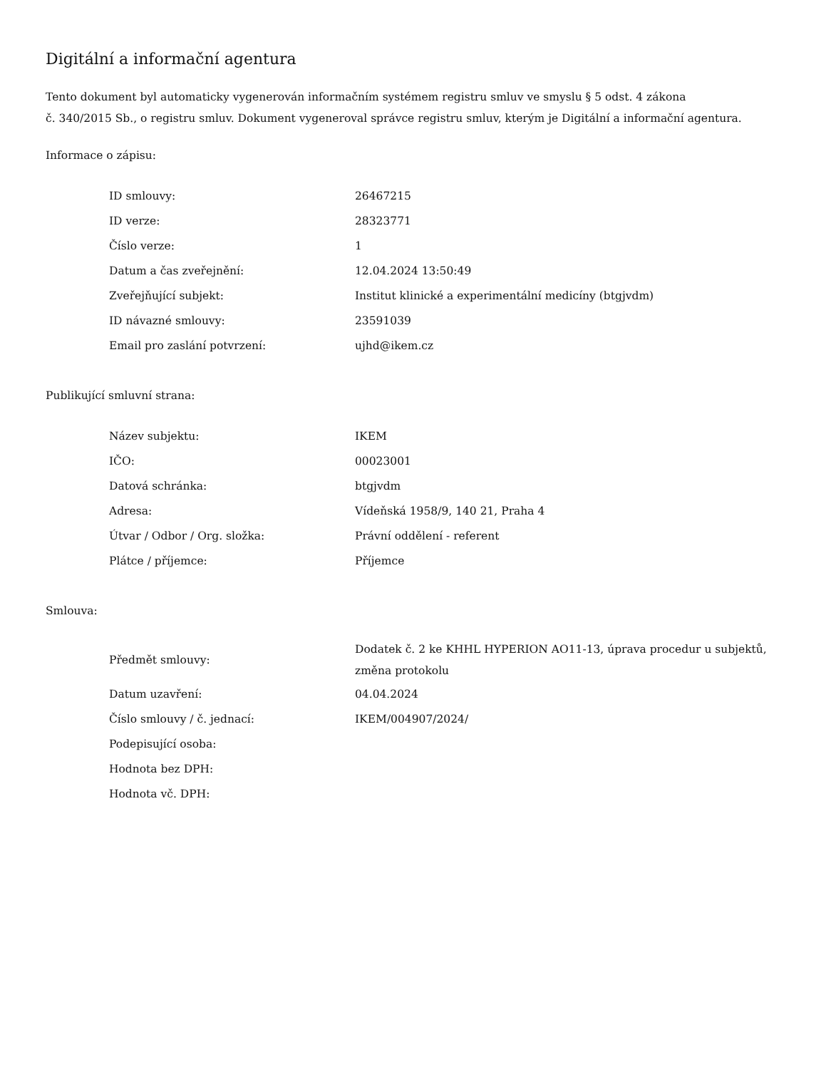Digitální a informační agentura
Tento dokument byl automaticky vygenerován informačním systémem registru smluv ve smyslu § 5 odst. 4 zákona
č. 340/2015 Sb., o registru smluv. Dokument vygeneroval správce registru smluv, kterým je Digitální a informační agentura.
Informace o zápisu:
| ID smlouvy: | 26467215 |
| ID verze: | 28323771 |
| Číslo verze: | 1 |
| Datum a čas zveřejnění: | 12.04.2024 13:50:49 |
| Zveřejňující subjekt: | Institut klinické a experimentální medicíny (btgjvdm) |
| ID návazné smlouvy: | 23591039 |
| Email pro zaslání potvrzení: | ujhd@ikem.cz |
Publikující smluvní strana:
| Název subjektu: | IKEM |
| IČO: | 00023001 |
| Datová schránka: | btgjvdm |
| Adresa: | Vídeňská 1958/9, 140 21, Praha 4 |
| Útvar / Odbor / Org. složka: | Právní oddělení - referent |
| Plátce / příjemce: | Příjemce |
Smlouva:
| Předmět smlouvy: | Dodatek č. 2 ke KHHL HYPERION AO11-13, úprava procedur u subjektů, změna protokolu |
| Datum uzavření: | 04.04.2024 |
| Číslo smlouvy / č. jednací: | IKEM/004907/2024/ |
| Podepisující osoba: | |
| Hodnota bez DPH: | |
| Hodnota vč. DPH: | |